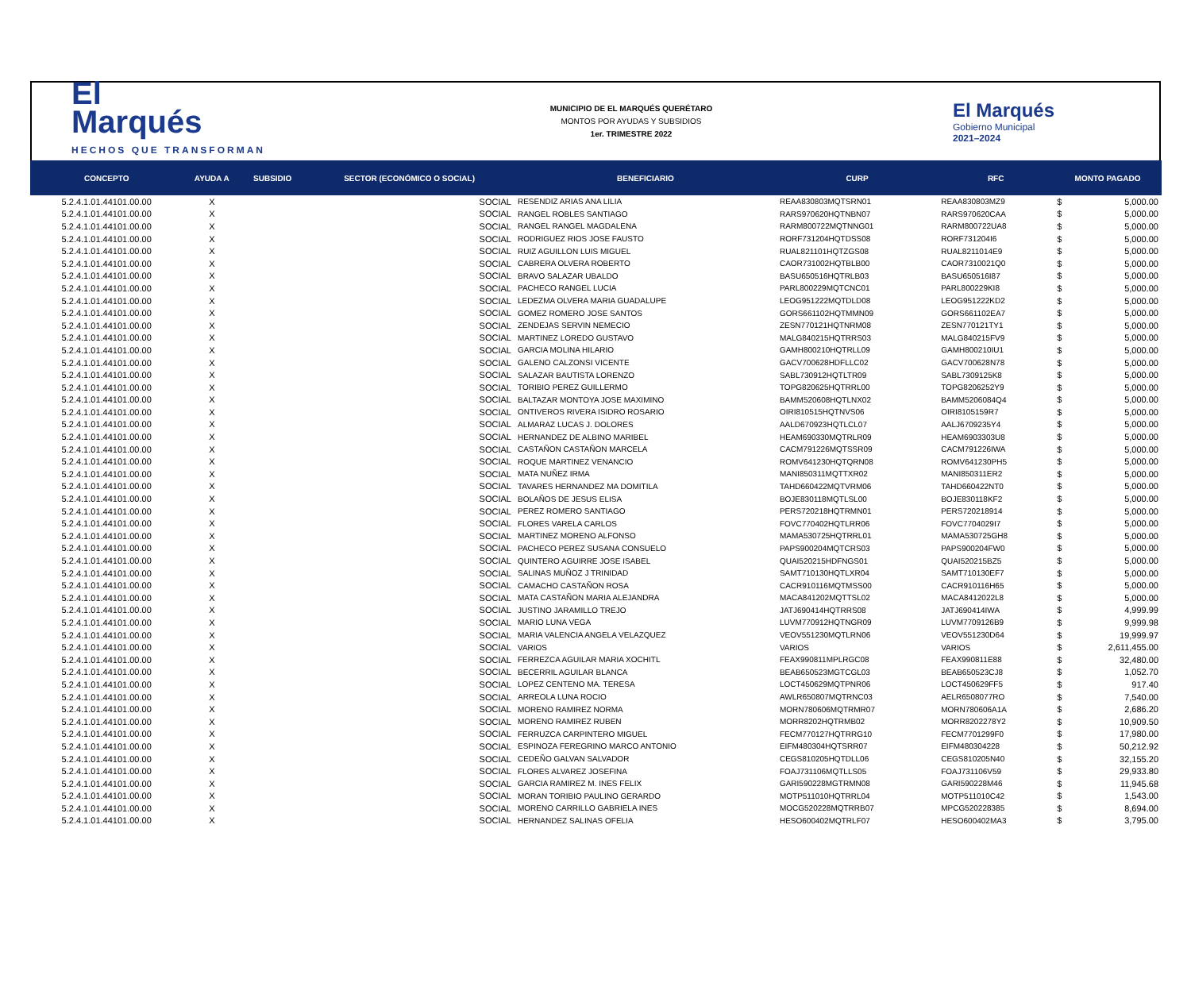El
Marqués
HECHOS QUE TRANSFORMAN
MUNICIPIO DE EL MARQUÉS QUERÉTARO
MONTOS POR AYUDAS Y SUBSIDIOS
1er. TRIMESTRE 2022
El Marqués
Gobierno Municipal
2021–2024
| CONCEPTO | AYUDA A | SUBSIDIO | SECTOR (ECONÓMICO O SOCIAL) | BENEFICIARIO | CURP | RFC | MONTO PAGADO | |
| --- | --- | --- | --- | --- | --- | --- | --- | --- |
| 5.2.4.1.01.44101.00.00 | X | | SOCIAL | RESENDIZ ARIAS ANA LILIA | REAA830803MQTSRN01 | REAA830803MZ9 | $ | 5,000.00 |
| 5.2.4.1.01.44101.00.00 | X | | SOCIAL | RANGEL ROBLES SANTIAGO | RARS970620HQTNBN07 | RARS970620CAA | $ | 5,000.00 |
| 5.2.4.1.01.44101.00.00 | X | | SOCIAL | RANGEL RANGEL MAGDALENA | RARM800722MQTNNG01 | RARM800722UA8 | $ | 5,000.00 |
| 5.2.4.1.01.44101.00.00 | X | | SOCIAL | RODRIGUEZ RIOS JOSE FAUSTO | RORF731204HQTDSS08 | RORF731204I6 | $ | 5,000.00 |
| 5.2.4.1.01.44101.00.00 | X | | SOCIAL | RUIZ AGUILLON LUIS MIGUEL | RUAL821101HQTZGS08 | RUAL8211014E9 | $ | 5,000.00 |
| 5.2.4.1.01.44101.00.00 | X | | SOCIAL | CABRERA OLVERA ROBERTO | CAOR731002HQTBLB00 | CAOR7310021Q0 | $ | 5,000.00 |
| 5.2.4.1.01.44101.00.00 | X | | SOCIAL | BRAVO SALAZAR UBALDO | BASU650516HQTRLB03 | BASU650516I87 | $ | 5,000.00 |
| 5.2.4.1.01.44101.00.00 | X | | SOCIAL | PACHECO RANGEL LUCIA | PARL800229MQTCNC01 | PARL800229KI8 | $ | 5,000.00 |
| 5.2.4.1.01.44101.00.00 | X | | SOCIAL | LEDEZMA OLVERA MARIA GUADALUPE | LEOG951222MQTDLD08 | LEOG951222KD2 | $ | 5,000.00 |
| 5.2.4.1.01.44101.00.00 | X | | SOCIAL | GOMEZ ROMERO JOSE SANTOS | GORS661102HQTMMN09 | GORS661102EA7 | $ | 5,000.00 |
| 5.2.4.1.01.44101.00.00 | X | | SOCIAL | ZENDEJAS SERVIN NEMECIO | ZESN770121HQTNRM08 | ZESN770121TY1 | $ | 5,000.00 |
| 5.2.4.1.01.44101.00.00 | X | | SOCIAL | MARTINEZ LOREDO GUSTAVO | MALG840215HQTRRS03 | MALG840215FV9 | $ | 5,000.00 |
| 5.2.4.1.01.44101.00.00 | X | | SOCIAL | GARCIA MOLINA HILARIO | GAMH800210HQTRLL09 | GAMH800210IU1 | $ | 5,000.00 |
| 5.2.4.1.01.44101.00.00 | X | | SOCIAL | GALENO CALZONSI VICENTE | GACV700628HDFLLC02 | GACV700628N78 | $ | 5,000.00 |
| 5.2.4.1.01.44101.00.00 | X | | SOCIAL | SALAZAR BAUTISTA LORENZO | SABL730912HQTLTR09 | SABL7309125K8 | $ | 5,000.00 |
| 5.2.4.1.01.44101.00.00 | X | | SOCIAL | TORIBIO PEREZ GUILLERMO | TOPG820625HQTRRL00 | TOPG8206252Y9 | $ | 5,000.00 |
| 5.2.4.1.01.44101.00.00 | X | | SOCIAL | BALTAZAR MONTOYA JOSE MAXIMINO | BAMM520608HQTLNX02 | BAMM5206084Q4 | $ | 5,000.00 |
| 5.2.4.1.01.44101.00.00 | X | | SOCIAL | ONTIVEROS RIVERA ISIDRO ROSARIO | OIRI810515HQTNVS06 | OIRI8105159R7 | $ | 5,000.00 |
| 5.2.4.1.01.44101.00.00 | X | | SOCIAL | ALMARAZ LUCAS J. DOLORES | AALD670923HQTLCL07 | AALJ6709235Y4 | $ | 5,000.00 |
| 5.2.4.1.01.44101.00.00 | X | | SOCIAL | HERNANDEZ DE ALBINO MARIBEL | HEAM690330MQTRLR09 | HEAM6903303U8 | $ | 5,000.00 |
| 5.2.4.1.01.44101.00.00 | X | | SOCIAL | CASTAÑON CASTAÑON MARCELA | CACM791226MQTSSR09 | CACM791226IWA | $ | 5,000.00 |
| 5.2.4.1.01.44101.00.00 | X | | SOCIAL | ROQUE MARTINEZ VENANCIO | ROMV641230HQTQRN08 | ROMV641230PH5 | $ | 5,000.00 |
| 5.2.4.1.01.44101.00.00 | X | | SOCIAL | MATA NUÑEZ IRMA | MANI850311MQTTXR02 | MANI850311ER2 | $ | 5,000.00 |
| 5.2.4.1.01.44101.00.00 | X | | SOCIAL | TAVARES HERNANDEZ MA DOMITILA | TAHD660422MQTVRM06 | TAHD660422NT0 | $ | 5,000.00 |
| 5.2.4.1.01.44101.00.00 | X | | SOCIAL | BOLAÑOS DE JESUS ELISA | BOJE830118MQTLSL00 | BOJE830118KF2 | $ | 5,000.00 |
| 5.2.4.1.01.44101.00.00 | X | | SOCIAL | PEREZ ROMERO SANTIAGO | PERS720218HQTRMN01 | PERS720218914 | $ | 5,000.00 |
| 5.2.4.1.01.44101.00.00 | X | | SOCIAL | FLORES VARELA CARLOS | FOVC770402HQTLRR06 | FOVC7704029I7 | $ | 5,000.00 |
| 5.2.4.1.01.44101.00.00 | X | | SOCIAL | MARTINEZ MORENO ALFONSO | MAMA530725HQTRRL01 | MAMA530725GH8 | $ | 5,000.00 |
| 5.2.4.1.01.44101.00.00 | X | | SOCIAL | PACHECO PEREZ SUSANA CONSUELO | PAPS900204MQTCRS03 | PAPS900204FW0 | $ | 5,000.00 |
| 5.2.4.1.01.44101.00.00 | X | | SOCIAL | QUINTERO AGUIRRE JOSE ISABEL | QUAI520215HDFNGS01 | QUAI520215BZ5 | $ | 5,000.00 |
| 5.2.4.1.01.44101.00.00 | X | | SOCIAL | SALINAS MUÑOZ J TRINIDAD | SAMT710130HQTLXR04 | SAMT710130EF7 | $ | 5,000.00 |
| 5.2.4.1.01.44101.00.00 | X | | SOCIAL | CAMACHO CASTAÑON ROSA | CACR910116MQTMSS00 | CACR910116H65 | $ | 5,000.00 |
| 5.2.4.1.01.44101.00.00 | X | | SOCIAL | MATA CASTAÑON MARIA ALEJANDRA | MACA841202MQTTSL02 | MACA8412022L8 | $ | 5,000.00 |
| 5.2.4.1.01.44101.00.00 | X | | SOCIAL | JUSTINO JARAMILLO TREJO | JATJ690414HQTRRS08 | JATJ690414IWA | $ | 4,999.99 |
| 5.2.4.1.01.44101.00.00 | X | | SOCIAL | MARIO LUNA VEGA | LUVM770912HQTNGR09 | LUVM7709126B9 | $ | 9,999.98 |
| 5.2.4.1.01.44101.00.00 | X | | SOCIAL | MARIA VALENCIA ANGELA VELAZQUEZ | VEOV551230MQTLRN06 | VEOV551230D64 | $ | 19,999.97 |
| 5.2.4.1.01.44101.00.00 | X | | SOCIAL | VARIOS | VARIOS | VARIOS | $ | 2,611,455.00 |
| 5.2.4.1.01.44101.00.00 | X | | SOCIAL | FERREZCA AGUILAR MARIA XOCHITL | FEAX990811MPLRGC08 | FEAX990811E88 | $ | 32,480.00 |
| 5.2.4.1.01.44101.00.00 | X | | SOCIAL | BECERRIL AGUILAR BLANCA | BEAB650523MGTCGL03 | BEAB650523CJ8 | $ | 1,052.70 |
| 5.2.4.1.01.44101.00.00 | X | | SOCIAL | LOPEZ CENTENO MA. TERESA | LOCT450629MQTPNR06 | LOCT450629FF5 | $ | 917.40 |
| 5.2.4.1.01.44101.00.00 | X | | SOCIAL | ARREOLA LUNA ROCIO | AWLR650807MQTRNC03 | AELR6508077RO | $ | 7,540.00 |
| 5.2.4.1.01.44101.00.00 | X | | SOCIAL | MORENO RAMIREZ NORMA | MORN780606MQTRMR07 | MORN780606A1A | $ | 2,686.20 |
| 5.2.4.1.01.44101.00.00 | X | | SOCIAL | MORENO RAMIREZ RUBEN | MORR8202HQTRMB02 | MORR8202278Y2 | $ | 10,909.50 |
| 5.2.4.1.01.44101.00.00 | X | | SOCIAL | FERRUZCA CARPINTERO MIGUEL | FECM770127HQTRRG10 | FECM7701299F0 | $ | 17,980.00 |
| 5.2.4.1.01.44101.00.00 | X | | SOCIAL | ESPINOZA FEREGRINO MARCO ANTONIO | EIFM480304HQTSRR07 | EIFM480304228 | $ | 50,212.92 |
| 5.2.4.1.01.44101.00.00 | X | | SOCIAL | CEDEÑO GALVAN SALVADOR | CEGS810205HQTDLL06 | CEGS810205N40 | $ | 32,155.20 |
| 5.2.4.1.01.44101.00.00 | X | | SOCIAL | FLORES ALVAREZ JOSEFINA | FOAJ731106MQTLLS05 | FOAJ731106V59 | $ | 29,933.80 |
| 5.2.4.1.01.44101.00.00 | X | | SOCIAL | GARCIA RAMIREZ M. INES FELIX | GARI590228MGTRMN08 | GARI590228M46 | $ | 11,945.68 |
| 5.2.4.1.01.44101.00.00 | X | | SOCIAL | MORAN TORIBIO PAULINO GERARDO | MOTP511010HQTRRL04 | MOTP511010C42 | $ | 1,543.00 |
| 5.2.4.1.01.44101.00.00 | X | | SOCIAL | MORENO CARRILLO GABRIELA INES | MOCG520228MQTRRB07 | MPCG520228385 | $ | 8,694.00 |
| 5.2.4.1.01.44101.00.00 | X | | SOCIAL | HERNANDEZ SALINAS OFELIA | HESO600402MQTRLF07 | HESO600402MA3 | $ | 3,795.00 |